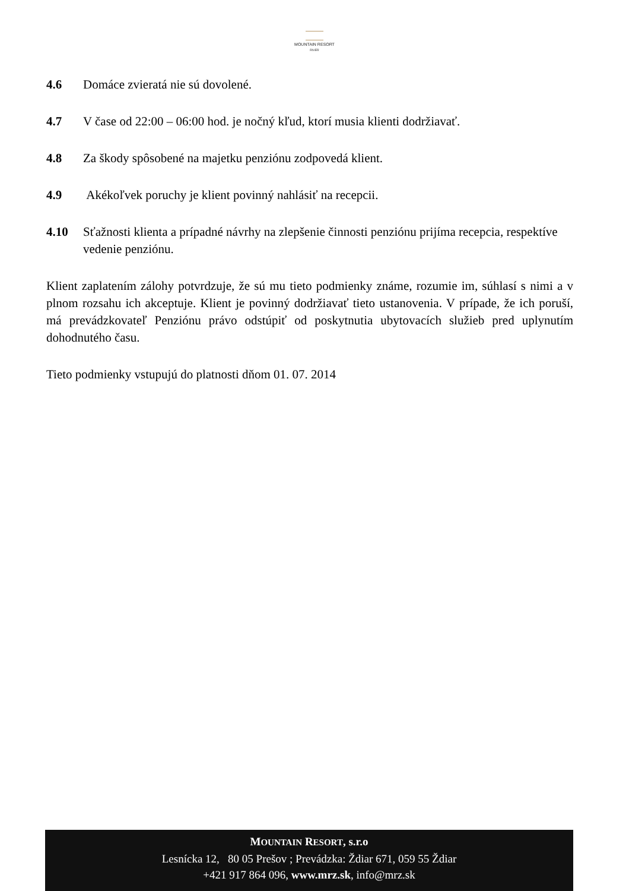MOUNTAIN RESORT
RIVER
4.6 Domáce zvieratá nie sú dovolené.
4.7 V čase od 22:00 – 06:00 hod. je nočný kľud, ktorí musia klienti dodržiavať.
4.8 Za škody spôsobené na majetku penziónu zodpovedá klient.
4.9 Akékoľvek poruchy je klient povinný nahlásiť na recepcii.
4.10 Sťažnosti klienta a prípadné návrhy na zlepšenie činnosti penziónu prijíma recepcia, respektíve vedenie penziónu.
Klient zaplatením zálohy potvrdzuje, že sú mu tieto podmienky známe, rozumie im, súhlasí s nimi a v plnom rozsahu ich akceptuje. Klient je povinný dodržiavať tieto ustanovenia. V prípade, že ich poruší, má prevádzkovateľ Penziónu právo odstúpiť od poskytnutia ubytovacích služieb pred uplynutím dohodnutého času.
Tieto podmienky vstupujú do platnosti dňom 01. 07. 2014
MOUNTAIN RESORT, s.r.o
Lesnícka 12, 80 05 Prešov ; Prevádzka: Ždiar 671, 059 55 Ždiar
+421 917 864 096, www.mrz.sk, info@mrz.sk